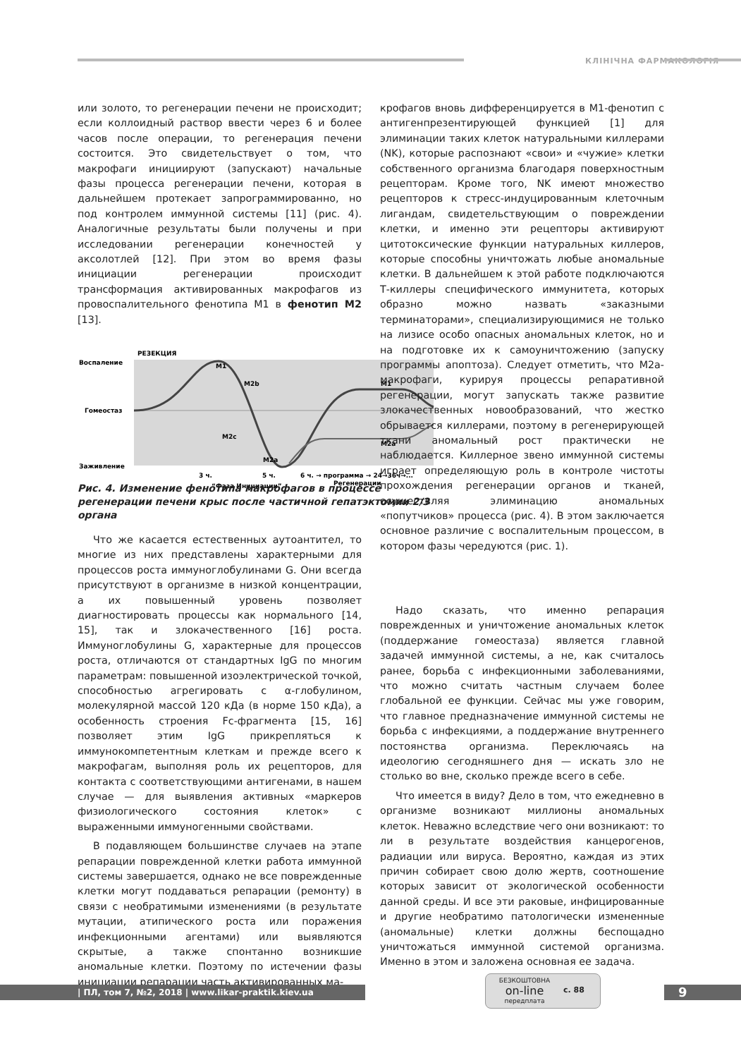КЛІНІЧНА ФАРМАКОЛОГІЯ
или золото, то регенерации печени не происходит; если коллоидный раствор ввести через 6 и более часов после операции, то регенерация печени состоится. Это свидетельствует о том, что макрофаги инициируют (запускают) начальные фазы процесса регенерации печени, которая в дальнейшем протекает запрограммированно, но под контролем иммунной системы [11] (рис. 4). Аналогичные результаты были получены и при исследовании регенерации конечностей у аксолотлей [12]. При этом во время фазы инициации регенерации происходит трансформация активированных макрофагов из провоспалительного фенотипа М1 в фенотип М2 [13].
РЕЗЕКЦИЯ
Воспаление
Гомеостаз
Заживление
M1
M1
M2b
M2c
M2a
M2a
3 ч.
5 ч.
6 ч. → программа → 24→36ч→...
Регенерации
“Фаза Инициации”
крофагов вновь дифференцируется в М1-фенотип с антигенпрезентирующей функцией [1] для элиминации таких клеток натуральными киллерами (NK), которые распознают «свои» и «чужие» клетки собственного организма благодаря поверхностным рецепторам. Кроме того, NK имеют множество рецепторов к стресс-индуцированным клеточным лигандам, свидетельствующим о повреждении клетки, и именно эти рецепторы активируют цитотоксические функции натуральных киллеров, которые способны уничтожать любые аномальные клетки. В дальнейшем к этой работе подключаются Т-киллеры специфического иммунитета, которых образно можно назвать «заказными терминаторами», специализирующимися не только на лизисе особо опасных аномальных клеток, но и на подготовке их к самоуничтожению (запуску программы апоптоза). Следует отметить, что М2а-макрофаги, курируя процессы репаративной регенерации, могут запускать также развитие злокачественных новообразований, что жестко обрывается киллерами, поэтому в регенерирующей ткани аномальный рост практически не наблюдается. Киллерное звено иммунной системы играет определяющую роль в контроле чистоты прохождения регенерации органов и тканей, осуществляя элиминацию аномальных «попутчиков» процесса (рис. 4). В этом заключается основное различие с воспалительным процессом, в котором фазы чередуются (рис. 1).
Рис. 4. Изменение фенотипа макрофагов в процессе регенерации печени крыс после частичной гепатэктомии 2/3 органа
Что же касается естественных аутоантител, то многие из них представлены характерными для процессов роста иммуноглобулинами G. Они всегда присутствуют в организме в низкой концентрации, а их повышенный уровень позволяет диагностировать процессы как нормального [14, 15], так и злокачественного [16] роста. Иммуноглобулины G, характерные для процессов роста, отличаются от стандартных IgG по многим параметрам: повышенной изоэлектрической точкой, способностью агрегировать с α-глобулином, молекулярной массой 120 кДа (в норме 150 кДа), а особенность строения Fc-фрагмента [15, 16] позволяет этим IgG прикрепляться к иммунокомпетентным клеткам и прежде всего к макрофагам, выполняя роль их рецепторов, для контакта с соответствующими антигенами, в нашем случае — для выявления активных «маркеров физиологического состояния клеток» с выраженными иммуногенными свойствами.
В подавляющем большинстве случаев на этапе репарации поврежденной клетки работа иммунной системы завершается, однако не все поврежденные клетки могут поддаваться репарации (ремонту) в связи с необратимыми изменениями (в результате мутации, атипического роста или поражения инфекционными агентами) или выявляются скрытые, а также спонтанно возникшие аномальные клетки. Поэтому по истечении фазы инициации репарации часть активированных ма-
Надо сказать, что именно репарация поврежденных и уничтожение аномальных клеток (поддержание гомеостаза) является главной задачей иммунной системы, а не, как считалось ранее, борьба с инфекционными заболеваниями, что можно считать частным случаем более глобальной ее функции. Сейчас мы уже говорим, что главное предназначение иммунной системы не борьба с инфекциями, а поддержание внутреннего постоянства организма. Переключаясь на идеологию сегодняшнего дня — искать зло не столько во вне, сколько прежде всего в себе.
Что имеется в виду? Дело в том, что ежедневно в организме возникают миллионы аномальных клеток. Неважно вследствие чего они возникают: то ли в результате воздействия канцерогенов, радиации или вируса. Вероятно, каждая из этих причин собирает свою долю жертв, соотношение которых зависит от экологической особенности данной среды. И все эти раковые, инфицированные и другие необратимо патологически измененные (аномальные) клетки должны беспощадно уничтожаться иммунной системой организма. Именно в этом и заложена основная ее задача.
| ПЛ, том 7, №2, 2018 | www.likar-praktik.kiev.ua
БЕЗКОШТОВНА
on-line
передплата
с. 88
9